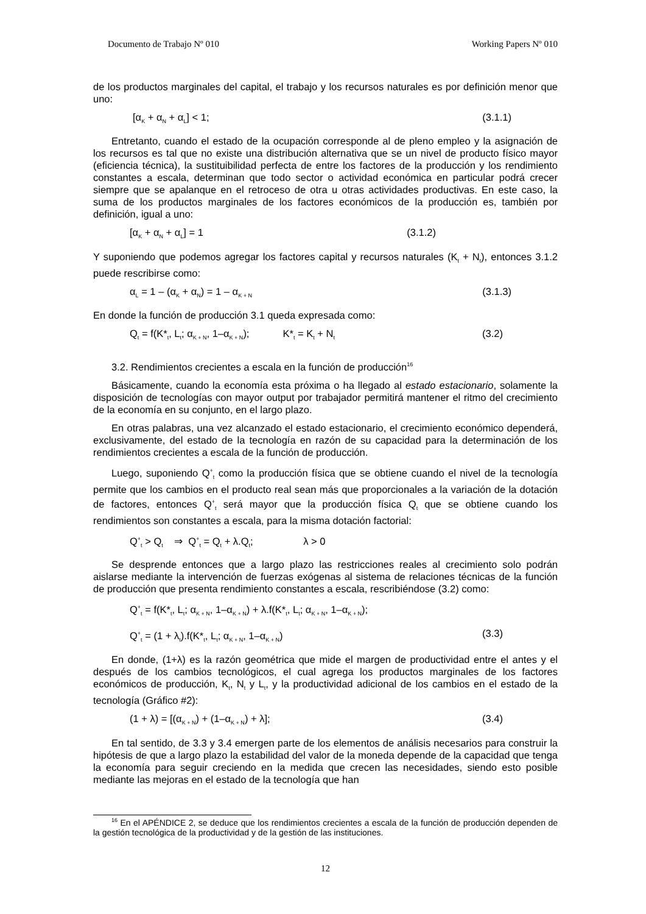Documento de Trabajo Nº 010 Working Papers Nº 010
de los productos marginales del capital, el trabajo y los recursos naturales es por definición menor que uno:
[α<sub>K</sub> + α<sub>N</sub> + α<sub>L</sub>] < 1; (3.1.1)
Entretanto, cuando el estado de la ocupación corresponde al de pleno empleo y la asignación de los recursos es tal que no existe una distribución alternativa que se un nivel de producto físico mayor (eficiencia técnica), la sustituibilidad perfecta de entre los factores de la producción y los rendimiento constantes a escala, determinan que todo sector o actividad económica en particular podrá crecer siempre que se apalanque en el retroceso de otra u otras actividades productivas. En este caso, la suma de los productos marginales de los factores económicos de la producción es, también por definición, igual a uno:
[α<sub>K</sub> + α<sub>N</sub> + α<sub>L</sub>] = 1 (3.1.2)
Y suponiendo que podemos agregar los factores capital y recursos naturales (K<sub>t</sub> + N<sub>t</sub>), entonces 3.1.2 puede rescribirse como:
α<sub>L</sub> = 1 – (α<sub>K</sub> + α<sub>N</sub>) = 1 – α<sub>K + N</sub> (3.1.3)
En donde la función de producción 3.1 queda expresada como:
Q<sub>t</sub> = f(K*<sub>t</sub>, L<sub>t</sub>; α<sub>K + N</sub>, 1–α<sub>K + N</sub>); K*<sub>t</sub> = K<sub>t</sub> + N<sub>t</sub> (3.2)
3.2. Rendimientos crecientes a escala en la función de producción<sup>16</sup>
Básicamente, cuando la economía esta próxima o ha llegado al estado estacionario, solamente la disposición de tecnologías con mayor output por trabajador permitirá mantener el ritmo del crecimiento de la economía en su conjunto, en el largo plazo.
En otras palabras, una vez alcanzado el estado estacionario, el crecimiento económico dependerá, exclusivamente, del estado de la tecnología en razón de su capacidad para la determinación de los rendimientos crecientes a escala de la función de producción.
Luego, suponiendo Q<sup>+</sup><sub>t</sub> como la producción física que se obtiene cuando el nivel de la tecnología permite que los cambios en el producto real sean más que proporcionales a la variación de la dotación de factores, entonces Q<sup>+</sup><sub>t</sub> será mayor que la producción física Q<sub>t</sub> que se obtiene cuando los rendimientos son constantes a escala, para la misma dotación factorial:
Q<sup>+</sup><sub>t</sub> > Q<sub>t</sub> ⇒ Q<sup>+</sup><sub>t</sub> = Q<sub>t</sub> + λ.Q<sub>t</sub>; λ > 0
Se desprende entonces que a largo plazo las restricciones reales al crecimiento solo podrán aislarse mediante la intervención de fuerzas exógenas al sistema de relaciones técnicas de la función de producción que presenta rendimiento constantes a escala, rescribiéndose (3.2) como:
Q<sup>+</sup><sub>t</sub> = f(K*<sub>t</sub>, L<sub>t</sub>; α<sub>K + N</sub>, 1–α<sub>K + N</sub>) + λ.f(K*<sub>t</sub>, L<sub>t</sub>; α<sub>K + N</sub>, 1–α<sub>K + N</sub>);
Q<sup>+</sup><sub>t</sub> = (1 + λ<sub>t</sub>).f(K*<sub>t</sub>, L<sub>t</sub>; α<sub>K + N</sub>, 1–α<sub>K + N</sub>) (3.3)
En donde, (1+λ) es la razón geométrica que mide el margen de productividad entre el antes y el después de los cambios tecnológicos, el cual agrega los productos marginales de los factores económicos de producción, K<sub>t</sub>, N<sub>t</sub> y L<sub>t</sub>, y la productividad adicional de los cambios en el estado de la tecnología (Gráfico #2):
(1 + λ) = [(α<sub>K + N</sub>) + (1–α<sub>K + N</sub>) + λ]; (3.4)
En tal sentido, de 3.3 y 3.4 emergen parte de los elementos de análisis necesarios para construir la hipótesis de que a largo plazo la estabilidad del valor de la moneda depende de la capacidad que tenga la economía para seguir creciendo en la medida que crecen las necesidades, siendo esto posible mediante las mejoras en el estado de la tecnología que han
<sup>16</sup> En el APÉNDICE 2, se deduce que los rendimientos crecientes a escala de la función de producción dependen de la gestión tecnológica de la productividad y de la gestión de las instituciones.
12